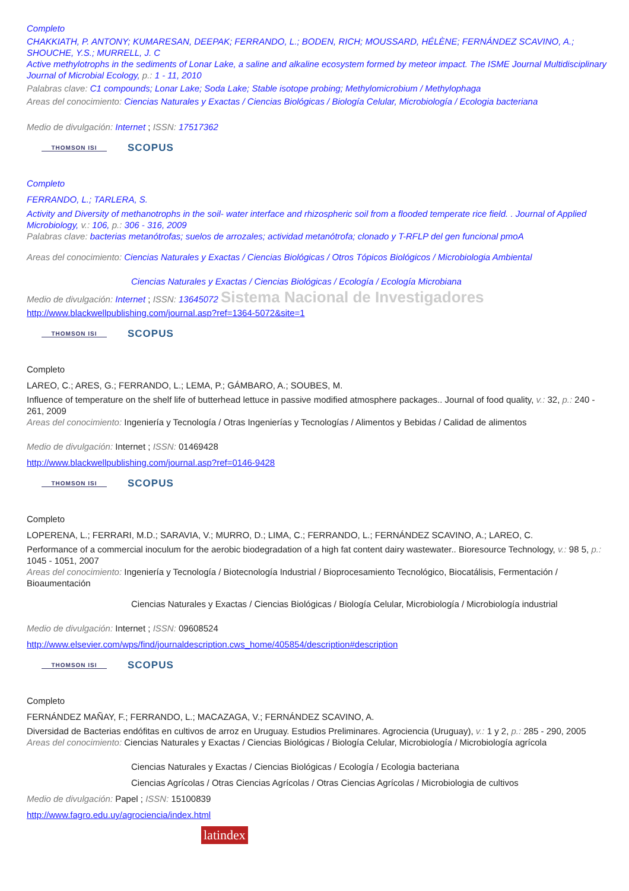Completo
CHAKKIATH, P. ANTONY; KUMARESAN, DEEPAK; FERRANDO, L.; BODEN, RICH; MOUSSARD, HÉLÈNE; FERNÁNDEZ SCAVINO, A.; SHOUCHE, Y.S.; MURRELL, J. C
Active methylotrophs in the sediments of Lonar Lake, a saline and alkaline ecosystem formed by meteor impact. The ISME Journal Multidisciplinary Journal of Microbial Ecology, p.: 1 - 11, 2010
Palabras clave: C1 compounds; Lonar Lake; Soda Lake; Stable isotope probing; Methylomicrobium / Methylophaga
Areas del conocimiento: Ciencias Naturales y Exactas / Ciencias Biológicas / Biología Celular, Microbiología / Ecologia bacteriana
Medio de divulgación: Internet ; ISSN: 17517362
THOMSON ISI SCOPUS
Completo
FERRANDO, L.; TARLERA, S.
Activity and Diversity of methanotrophs in the soil- water interface and rhizospheric soil from a flooded temperate rice field. . Journal of Applied Microbiology, v.: 106, p.: 306 - 316, 2009
Palabras clave: bacterias metanótrofas; suelos de arrozales; actividad metanótrofa; clonado y T-RFLP del gen funcional pmoA
Areas del conocimiento: Ciencias Naturales y Exactas / Ciencias Biológicas / Otros Tópicos Biológicos / Microbiologia Ambiental
Ciencias Naturales y Exactas / Ciencias Biológicas / Ecología / Ecología Microbiana
Medio de divulgación: Internet ; ISSN: 13645072 Sistema Nacional de Investigadores
http://www.blackwellpublishing.com/journal.asp?ref=1364-5072&site=1
THOMSON ISI SCOPUS
Completo
LAREO, C.; ARES, G.; FERRANDO, L.; LEMA, P.; GÁMBARO, A.; SOUBES, M.
Influence of temperature on the shelf life of butterhead lettuce in passive modified atmosphere packages.. Journal of food quality, v.: 32, p.: 240 - 261, 2009
Areas del conocimiento: Ingeniería y Tecnología / Otras Ingenierías y Tecnologías / Alimentos y Bebidas / Calidad de alimentos
Medio de divulgación: Internet ; ISSN: 01469428
http://www.blackwellpublishing.com/journal.asp?ref=0146-9428
THOMSON ISI SCOPUS
Completo
LOPERENA, L.; FERRARI, M.D.; SARAVIA, V.; MURRO, D.; LIMA, C.; FERRANDO, L.; FERNÁNDEZ SCAVINO, A.; LAREO, C.
Performance of a commercial inoculum for the aerobic biodegradation of a high fat content dairy wastewater.. Bioresource Technology, v.: 98 5, p.: 1045 - 1051, 2007
Areas del conocimiento: Ingeniería y Tecnología / Biotecnología Industrial / Bioprocesamiento Tecnológico, Biocatálisis, Fermentación / Bioaumentación
Ciencias Naturales y Exactas / Ciencias Biológicas / Biología Celular, Microbiología / Microbiología industrial
Medio de divulgación: Internet ; ISSN: 09608524
http://www.elsevier.com/wps/find/journaldescription.cws_home/405854/description#description
THOMSON ISI SCOPUS
Completo
FERNÁNDEZ MAÑAY, F.; FERRANDO, L.; MACAZAGA, V.; FERNÁNDEZ SCAVINO, A.
Diversidad de Bacterias endófitas en cultivos de arroz en Uruguay. Estudios Preliminares. Agrociencia (Uruguay), v.: 1 y 2, p.: 285 - 290, 2005
Areas del conocimiento: Ciencias Naturales y Exactas / Ciencias Biológicas / Biología Celular, Microbiología / Microbiología agrícola
Ciencias Naturales y Exactas / Ciencias Biológicas / Ecología / Ecologia bacteriana
Ciencias Agrícolas / Otras Ciencias Agrícolas / Otras Ciencias Agrícolas / Microbiologia de cultivos
Medio de divulgación: Papel ; ISSN: 15100839
http://www.fagro.edu.uy/agrociencia/index.html
latindex